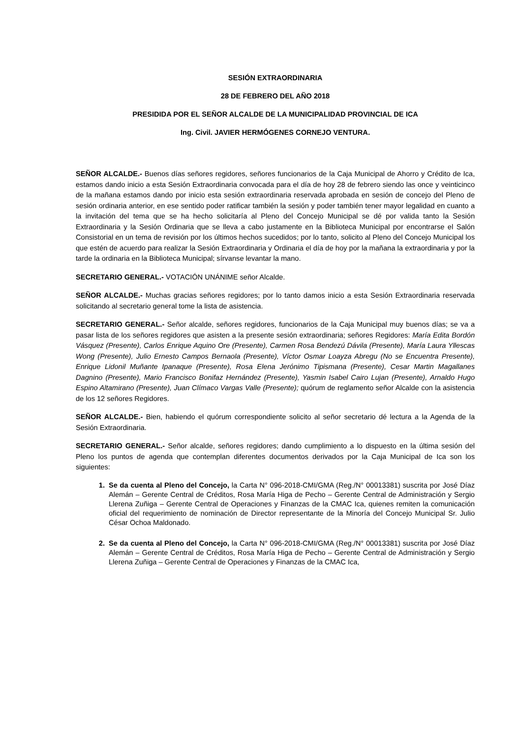SESIÓN EXTRAORDINARIA
28 DE FEBRERO DEL AÑO 2018
PRESIDIDA POR EL SEÑOR ALCALDE DE LA MUNICIPALIDAD PROVINCIAL DE ICA
Ing. Civil. JAVIER HERMÓGENES CORNEJO VENTURA.
SEÑOR ALCALDE.- Buenos días señores regidores, señores funcionarios de la Caja Municipal de Ahorro y Crédito de Ica, estamos dando inicio a esta Sesión Extraordinaria convocada para el día de hoy 28 de febrero siendo las once y veinticinco de la mañana estamos dando por inicio esta sesión extraordinaria reservada aprobada en sesión de concejo del Pleno de sesión ordinaria anterior, en ese sentido poder ratificar también la sesión y poder también tener mayor legalidad en cuanto a la invitación del tema que se ha hecho solicitaría al Pleno del Concejo Municipal se dé por valida tanto la Sesión Extraordinaria y la Sesión Ordinaria que se lleva a cabo justamente en la Biblioteca Municipal por encontrarse el Salón Consistorial en un tema de revisión por los últimos hechos sucedidos; por lo tanto, solicito al Pleno del Concejo Municipal los que estén de acuerdo para realizar la Sesión Extraordinaria y Ordinaria el día de hoy por la mañana la extraordinaria y por la tarde la ordinaria en la Biblioteca Municipal; sírvanse levantar la mano.
SECRETARIO GENERAL.- VOTACIÓN UNÁNIME señor Alcalde.
SEÑOR ALCALDE.- Muchas gracias señores regidores; por lo tanto damos inicio a esta Sesión Extraordinaria reservada solicitando al secretario general tome la lista de asistencia.
SECRETARIO GENERAL.- Señor alcalde, señores regidores, funcionarios de la Caja Municipal muy buenos días; se va a pasar lista de los señores regidores que asisten a la presente sesión extraordinaria; señores Regidores: María Edita Bordón Vásquez (Presente), Carlos Enrique Aquino Ore (Presente), Carmen Rosa Bendezú Dávila (Presente), María Laura Yllescas Wong (Presente), Julio Ernesto Campos Bernaola (Presente), Víctor Osmar Loayza Abregu (No se Encuentra Presente), Enrique Lidonil Muñante Ipanaque (Presente), Rosa Elena Jerónimo Tipismana (Presente), Cesar Martin Magallanes Dagnino (Presente), Mario Francisco Bonifaz Hernández (Presente), Yasmin Isabel Cairo Lujan (Presente), Arnaldo Hugo Espino Altamirano (Presente), Juan Clímaco Vargas Valle (Presente); quórum de reglamento señor Alcalde con la asistencia de los 12 señores Regidores.
SEÑOR ALCALDE.- Bien, habiendo el quórum correspondiente solicito al señor secretario dé lectura a la Agenda de la Sesión Extraordinaria.
SECRETARIO GENERAL.- Señor alcalde, señores regidores; dando cumplimiento a lo dispuesto en la última sesión del Pleno los puntos de agenda que contemplan diferentes documentos derivados por la Caja Municipal de Ica son los siguientes:
Se da cuenta al Pleno del Concejo, la Carta N° 096-2018-CMI/GMA (Reg./N° 00013381) suscrita por José Díaz Alemán – Gerente Central de Créditos, Rosa María Higa de Pecho – Gerente Central de Administración y Sergio Llerena Zuñiga – Gerente Central de Operaciones y Finanzas de la CMAC Ica, quienes remiten la comunicación oficial del requerimiento de nominación de Director representante de la Minoría del Concejo Municipal Sr. Julio César Ochoa Maldonado.
Se da cuenta al Pleno del Concejo, la Carta N° 096-2018-CMI/GMA (Reg./N° 00013381) suscrita por José Díaz Alemán – Gerente Central de Créditos, Rosa María Higa de Pecho – Gerente Central de Administración y Sergio Llerena Zuñiga – Gerente Central de Operaciones y Finanzas de la CMAC Ica,